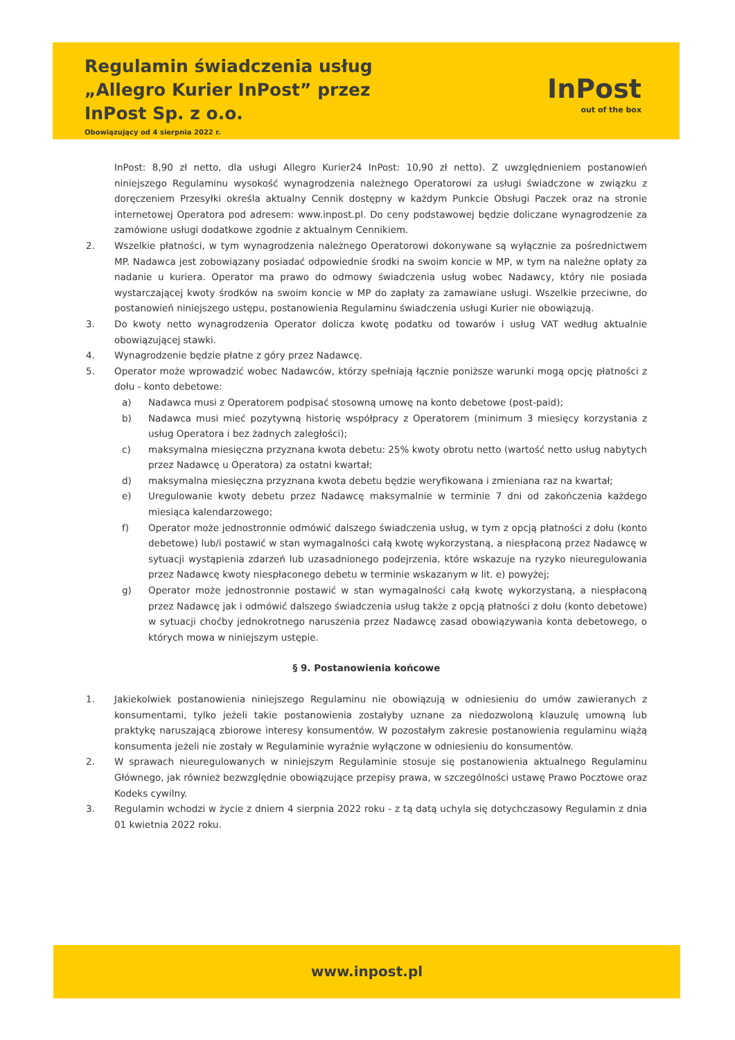Regulamin świadczenia usług
„Allegro Kurier InPost” przez
InPost Sp. z o.o.
Obowiązujący od 4 sierpnia 2022 r.
InPost
out of the box
InPost: 8,90 zł netto, dla usługi Allegro Kurier24 InPost: 10,90 zł netto). Z uwzględnieniem postanowień niniejszego Regulaminu wysokość wynagrodzenia należnego Operatorowi za usługi świadczone w związku z doręczeniem Przesyłki określa aktualny Cennik dostępny w każdym Punkcie Obsługi Paczek oraz na stronie internetowej Operatora pod adresem: www.inpost.pl. Do ceny podstawowej będzie doliczane wynagrodzenie za zamówione usługi dodatkowe zgodnie z aktualnym Cennikiem.
2. Wszelkie płatności, w tym wynagrodzenia należnego Operatorowi dokonywane są wyłącznie za pośrednictwem MP. Nadawca jest zobowiązany posiadać odpowiednie środki na swoim koncie w MP, w tym na należne opłaty za nadanie u kuriera. Operator ma prawo do odmowy świadczenia usług wobec Nadawcy, który nie posiada wystarczającej kwoty środków na swoim koncie w MP do zapłaty za zamawiane usługi. Wszelkie przeciwne, do postanowień niniejszego ustępu, postanowienia Regulaminu świadczenia usługi Kurier nie obowiązują.
3. Do kwoty netto wynagrodzenia Operator dolicza kwotę podatku od towarów i usług VAT według aktualnie obowiązującej stawki.
4. Wynagrodzenie będzie płatne z góry przez Nadawcę.
5. Operator może wprowadzić wobec Nadawców, którzy spełniają łącznie poniższe warunki mogą opcję płatności z dołu - konto debetowe:
a) Nadawca musi z Operatorem podpisać stosowną umowę na konto debetowe (post-paid);
b) Nadawca musi mieć pozytywną historię współpracy z Operatorem (minimum 3 miesięcy korzystania z usług Operatora i bez żadnych zaległości);
c) maksymalna miesięczna przyznana kwota debetu: 25% kwoty obrotu netto (wartość netto usług nabytych przez Nadawcę u Operatora) za ostatni kwartał;
d) maksymalna miesięczna przyznana kwota debetu będzie weryfikowana i zmieniana raz na kwartał;
e) Uregulowanie kwoty debetu przez Nadawcę maksymalnie w terminie 7 dni od zakończenia każdego miesiąca kalendarzowego;
f) Operator może jednostronnie odmówić dalszego świadczenia usług, w tym z opcją płatności z dołu (konto debetowe) lub/i postawić w stan wymagalności całą kwotę wykorzystaną, a niespłaconą przez Nadawcę w sytuacji wystąpienia zdarzeń lub uzasadnionego podejrzenia, które wskazuje na ryzyko nieuregulowania przez Nadawcę kwoty niespłaconego debetu w terminie wskazanym w lit. e) powyżej;
g) Operator może jednostronnie postawić w stan wymagalności całą kwotę wykorzystaną, a niespłaconą przez Nadawcę jak i odmówić dalszego świadczenia usług także z opcją płatności z dołu (konto debetowe) w sytuacji choćby jednokrotnego naruszenia przez Nadawcę zasad obowiązywania konta debetowego, o których mowa w niniejszym ustępie.
§ 9. Postanowienia końcowe
1. Jakiekolwiek postanowienia niniejszego Regulaminu nie obowiązują w odniesieniu do umów zawieranych z konsumentami, tylko jeżeli takie postanowienia zostałyby uznane za niedozwoloną klauzulę umowną lub praktykę naruszającą zbiorowe interesy konsumentów. W pozostałym zakresie postanowienia regulaminu wiążą konsumenta jeżeli nie zostały w Regulaminie wyraźnie wyłączone w odniesieniu do konsumentów.
2. W sprawach nieuregulowanych w niniejszym Regulaminie stosuje się postanowienia aktualnego Regulaminu Głównego, jak również bezwzględnie obowiązujące przepisy prawa, w szczególności ustawę Prawo Pocztowe oraz Kodeks cywilny.
3. Regulamin wchodzi w życie z dniem 4 sierpnia 2022 roku - z tą datą uchyla się dotychczasowy Regulamin z dnia 01 kwietnia 2022 roku.
www.inpost.pl